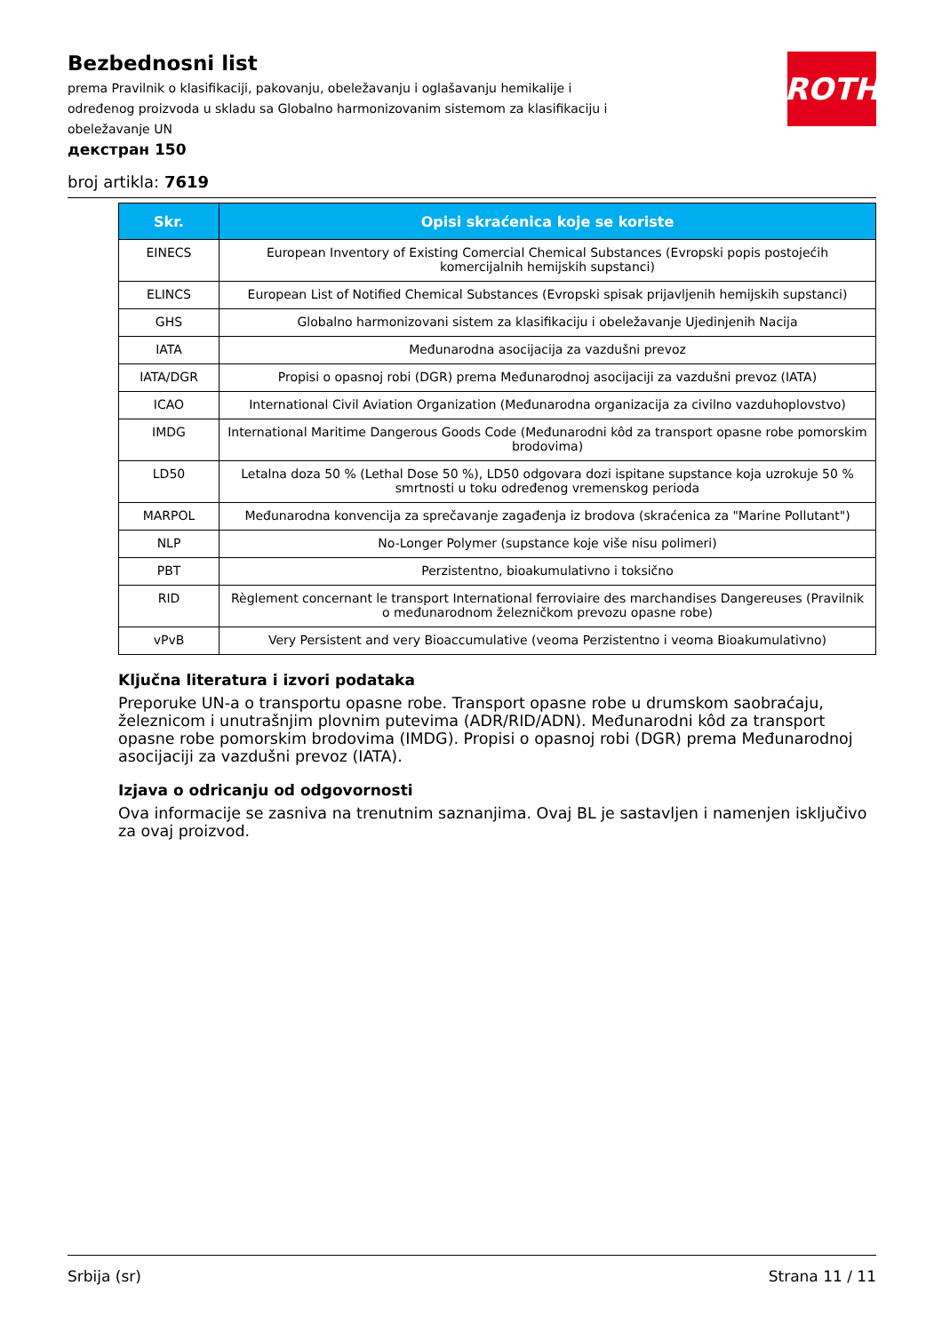Bezbednosni list
prema Pravilnik o klasifikaciji, pakovanju, obeležavanju i oglašavanju hemikalije i određenog proizvoda u skladu sa Globalno harmonizovanim sistemom za klasifikaciju i obeležavanje UN
ROTH
декстран 150
broj artikla: 7619
| Skr. | Opisi skraćenica koje se koriste |
| --- | --- |
| EINECS | European Inventory of Existing Comercial Chemical Substances (Evropski popis postojećih komercijalnih hemijskih supstanci) |
| ELINCS | European List of Notified Chemical Substances (Evropski spisak prijavljenih hemijskih supstanci) |
| GHS | Globalno harmonizovani sistem za klasifikaciju i obeležavanje Ujedinjenih Nacija |
| IATA | Međunarodna asocijacija za vazdušni prevoz |
| IATA/DGR | Propisi o opasnoj robi (DGR) prema Međunarodnoj asocijaciji za vazdušni prevoz (IATA) |
| ICAO | International Civil Aviation Organization (Međunarodna organizacija za civilno vazduhoplovstvo) |
| IMDG | International Maritime Dangerous Goods Code (Međunarodni kôd za transport opasne robe pomorskim brodovima) |
| LD50 | Letalna doza 50 % (Lethal Dose 50 %), LD50 odgovara dozi ispitane supstance koja uzrokuje 50 % smrtnosti u toku određenog vremenskog perioda |
| MARPOL | Međunarodna konvencija za sprečavanje zagađenja iz brodova (skraćenica za "Marine Pollutant") |
| NLP | No-Longer Polymer (supstance koje više nisu polimeri) |
| PBT | Perzistentno, bioakumulativno i toksično |
| RID | Règlement concernant le transport International ferroviaire des marchandises Dangereuses (Pravilnik o međunarodnom železničkom prevozu opasne robe) |
| vPvB | Very Persistent and very Bioaccumulative (veoma Perzistentno i veoma Bioakumulativno) |
Ključna literatura i izvori podataka
Preporuke UN-a o transportu opasne robe. Transport opasne robe u drumskom saobraćaju, železnicom i unutrašnjim plovnim putevima (ADR/RID/ADN). Međunarodni kôd za transport opasne robe pomorskim brodovima (IMDG). Propisi o opasnoj robi (DGR) prema Međunarodnoj asocijaciji za vazdušni prevoz (IATA).
Izjava o odricanju od odgovornosti
Ova informacije se zasniva na trenutnim saznanjima. Ovaj BL je sastavljen i namenjen isključivo za ovaj proizvod.
Srbija (sr) Strana 11 / 11